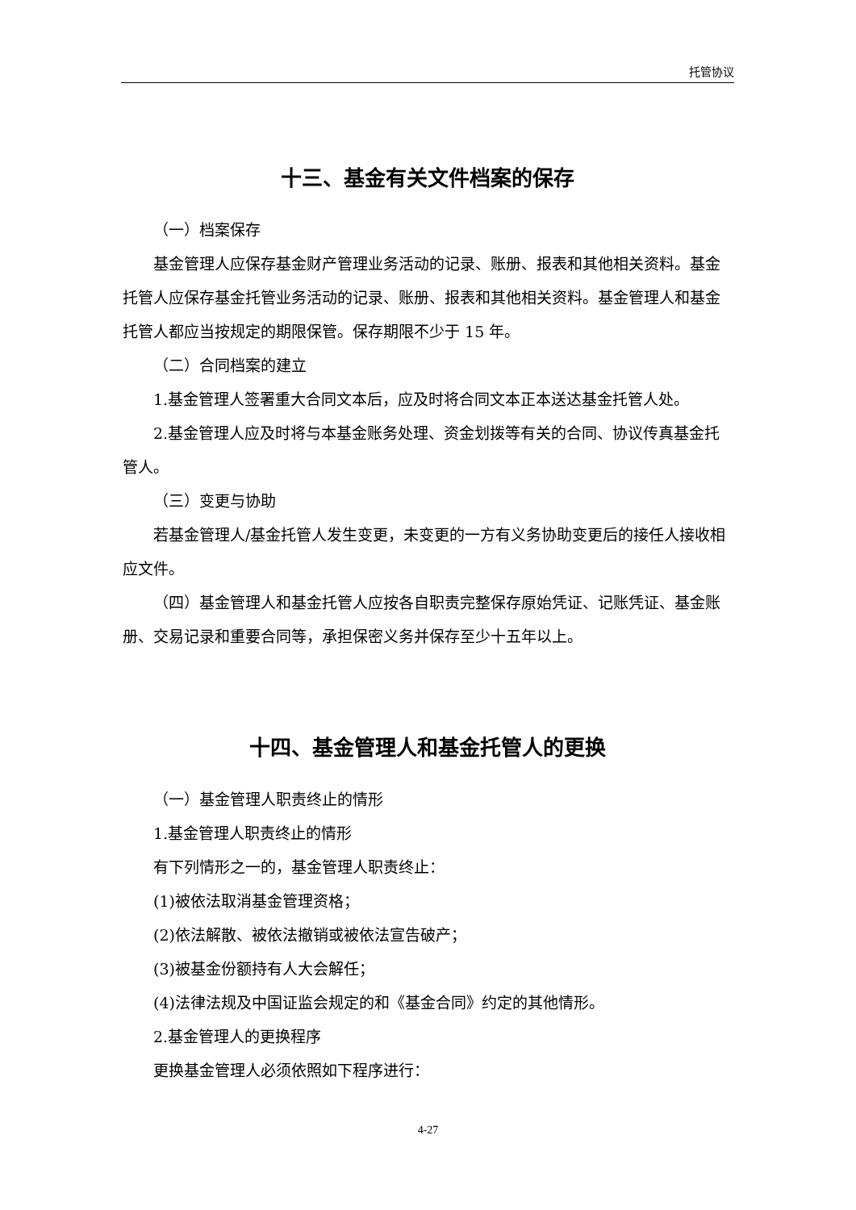托管协议
十三、基金有关文件档案的保存
（一）档案保存
基金管理人应保存基金财产管理业务活动的记录、账册、报表和其他相关资料。基金托管人应保存基金托管业务活动的记录、账册、报表和其他相关资料。基金管理人和基金托管人都应当按规定的期限保管。保存期限不少于 15 年。
（二）合同档案的建立
1.基金管理人签署重大合同文本后，应及时将合同文本正本送达基金托管人处。
2.基金管理人应及时将与本基金账务处理、资金划拨等有关的合同、协议传真基金托管人。
（三）变更与协助
若基金管理人/基金托管人发生变更，未变更的一方有义务协助变更后的接任人接收相应文件。
（四）基金管理人和基金托管人应按各自职责完整保存原始凭证、记账凭证、基金账册、交易记录和重要合同等，承担保密义务并保存至少十五年以上。
十四、基金管理人和基金托管人的更换
（一）基金管理人职责终止的情形
1.基金管理人职责终止的情形
有下列情形之一的，基金管理人职责终止：
(1)被依法取消基金管理资格；
(2)依法解散、被依法撤销或被依法宣告破产；
(3)被基金份额持有人大会解任；
(4)法律法规及中国证监会规定的和《基金合同》约定的其他情形。
2.基金管理人的更换程序
更换基金管理人必须依照如下程序进行：
4-27